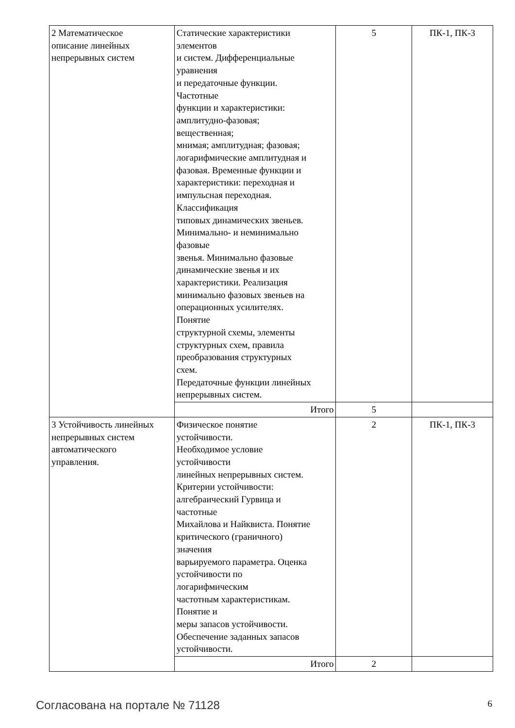| 2 Математическое описание линейных непрерывных систем | Статические характеристики элементов и систем. Дифференциальные уравнения и передаточные функции. Частотные функции и характеристики: амплитудно-фазовая; вещественная; мнимая; амплитудная; фазовая; логарифмические амплитудная и фазовая. Временные функции и характеристики: переходная и импульсная переходная. Классификация типовых динамических звеньев. Минимально- и неминимально фазовые звенья. Минимально фазовые динамические звенья и их характеристики. Реализация минимально фазовых звеньев на операционных усилителях. Понятие структурной схемы, элементы структурных схем, правила преобразования структурных схем. Передаточные функции линейных непрерывных систем. | 5 | ПК-1, ПК-3 |
| | Итого | 5 | |
| 3 Устойчивость линейных непрерывных систем автоматического управления. | Физическое понятие устойчивости. Необходимое условие устойчивости линейных непрерывных систем. Критерии устойчивости: алгебраический Гурвица и частотные Михайлова и Найквиста. Понятие критического (граничного) значения варьируемого параметра. Оценка устойчивости по логарифмическим частотным характеристикам. Понятие и меры запасов устойчивости. Обеспечение заданных запасов устойчивости. | 2 | ПК-1, ПК-3 |
| | Итого | 2 | |
Согласована на портале № 71128 6